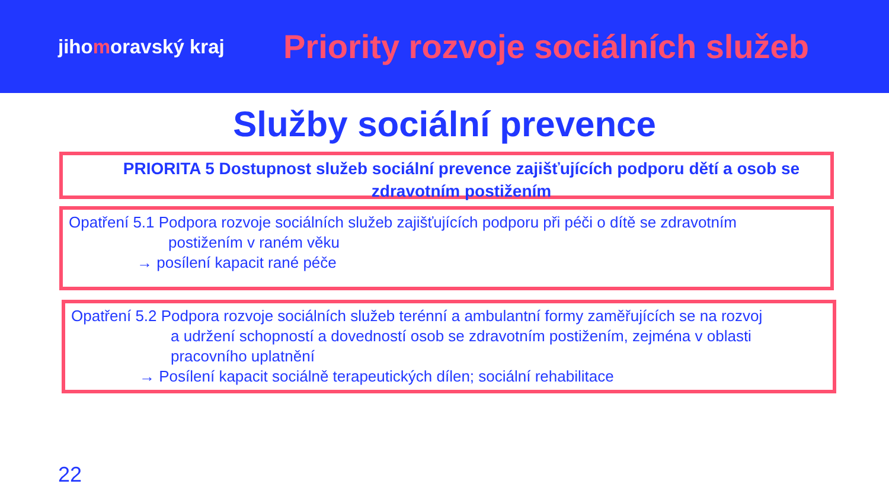jihomoravský kraj
Priority rozvoje sociálních služeb
Služby sociální prevence
PRIORITA 5 Dostupnost služeb sociální prevence zajišťujících podporu dětí a osob se zdravotním postižením
Opatření 5.1 Podpora rozvoje sociálních služeb zajišťujících podporu při péči o dítě se zdravotním
postižením v raném věku
→ posílení kapacit rané péče
Opatření 5.2 Podpora rozvoje sociálních služeb terénní a ambulantní formy zaměřujících se na rozvoj
a udržení schopností a dovedností osob se zdravotním postižením, zejména v oblasti pracovního uplatnění
→ Posílení kapacit sociálně terapeutických dílen; sociální rehabilitace
22